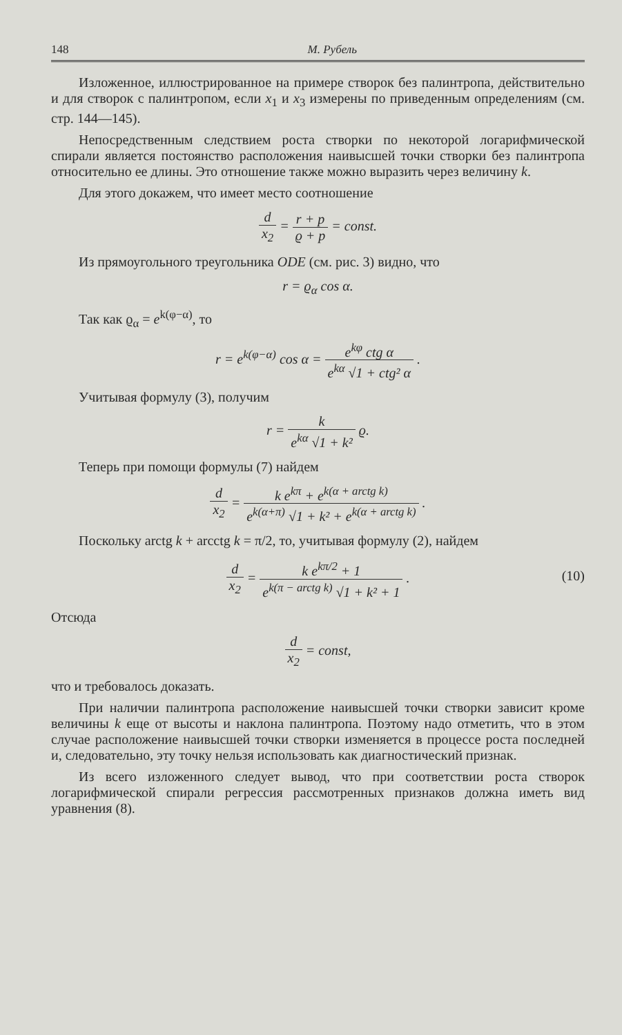148 М. Рубель
Изложенное, иллюстрированное на примере створок без палинтропа, действительно и для створок с палинтропом, если x<sub>1</sub> и x<sub>3</sub> измерены по приведенным определениям (см. стр. 144—145).
Непосредственным следствием роста створки по некоторой логарифмической спирали является постоянство расположения наивысшей точки створки без палинтропа относительно ее длины. Это отношение также можно выразить через величину k.
Для этого докажем, что имеет место соотношение
d x<sub>2</sub> = r + p ϱ + p = const.
Из прямоугольного треугольника ODE (см. рис. 3) видно, что
r = ϱ<sub>α</sub> cos α.
Так как ϱ<sub>α</sub> = e<sup>k(φ−α)</sup>, то
r = e<sup>k(φ−α)</sup> cos α = e<sup>kφ</sup> ctg α e<sup>kα</sup> √1 + ctg² α .
Учитывая формулу (3), получим
r = k e<sup>kα</sup> √1 + k² ϱ.
Теперь при помощи формулы (7) найдем
d x<sub>2</sub> = k e<sup>kπ</sup> + e<sup>k(α + arctg k)</sup> e<sup>k(α+π)</sup> √1 + k² + e<sup>k(α + arctg k)</sup> .
Поскольку arctg k + arcctg k = π/2, то, учитывая формулу (2), найдем
d x<sub>2</sub> = k e<sup>kπ/2</sup> + 1 e<sup>k(π − arctg k)</sup> √1 + k² + 1 .
(10)
Отсюда
d x<sub>2</sub> = const,
что и требовалось доказать.
При наличии палинтропа расположение наивысшей точки створки зависит кроме величины k еще от высоты и наклона палинтропа. Поэтому надо отметить, что в этом случае расположение наивысшей точки створки изменяется в процессе роста последней и, следовательно, эту точку нельзя использовать как диагностический признак.
Из всего изложенного следует вывод, что при соответствии роста створок логарифмической спирали регрессия рассмотренных признаков должна иметь вид уравнения (8).